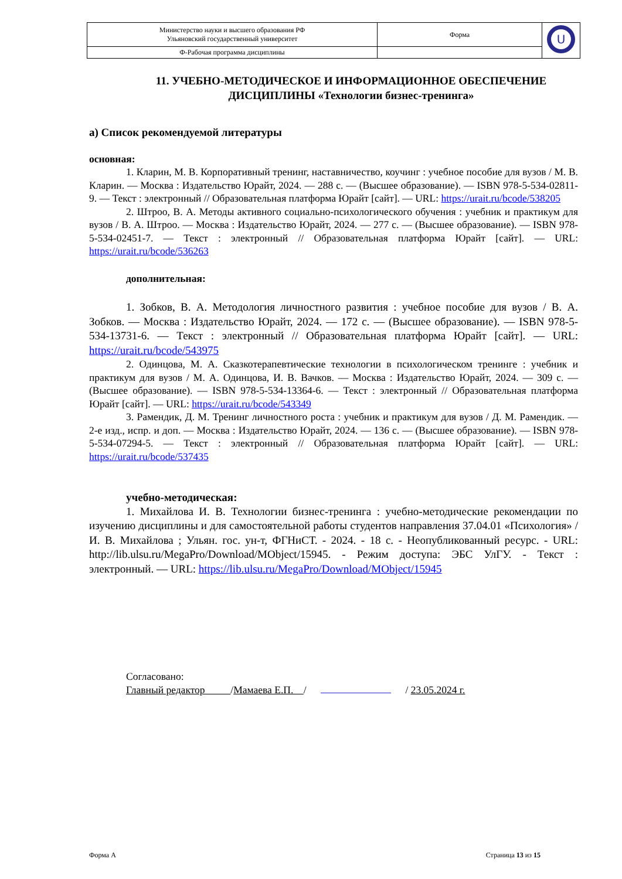| Министерство науки и высшего образования РФ Ульяновский государственный университет | Форма | U |
| Ф-Рабочая программа дисциплины | | |
11. УЧЕБНО-МЕТОДИЧЕСКОЕ И ИНФОРМАЦИОННОЕ ОБЕСПЕЧЕНИЕ ДИСЦИПЛИНЫ «Технологии бизнес-тренинга»
а) Список рекомендуемой литературы
основная:
1. Кларин, М. В. Корпоративный тренинг, наставничество, коучинг : учебное пособие для вузов / М. В. Кларин. — Москва : Издательство Юрайт, 2024. — 288 с. — (Высшее образование). — ISBN 978-5-534-02811-9. — Текст : электронный // Образовательная платформа Юрайт [сайт]. — URL: https://urait.ru/bcode/538205
2. Штроо, В. А. Методы активного социально-психологического обучения : учебник и практикум для вузов / В. А. Штроо. — Москва : Издательство Юрайт, 2024. — 277 с. — (Высшее образование). — ISBN 978-5-534-02451-7. — Текст : электронный // Образовательная платформа Юрайт [сайт]. — URL: https://urait.ru/bcode/536263
дополнительная:
1. Зобков, В. А. Методология личностного развития : учебное пособие для вузов / В. А. Зобков. — Москва : Издательство Юрайт, 2024. — 172 с. — (Высшее образование). — ISBN 978-5-534-13731-6. — Текст : электронный // Образовательная платформа Юрайт [сайт]. — URL: https://urait.ru/bcode/543975
2. Одинцова, М. А. Сказкотерапевтические технологии в психологическом тренинге : учебник и практикум для вузов / М. А. Одинцова, И. В. Вачков. — Москва : Издательство Юрайт, 2024. — 309 с. — (Высшее образование). — ISBN 978-5-534-13364-6. — Текст : электронный // Образовательная платформа Юрайт [сайт]. — URL: https://urait.ru/bcode/543349
3. Рамендик, Д. М. Тренинг личностного роста : учебник и практикум для вузов / Д. М. Рамендик. — 2-е изд., испр. и доп. — Москва : Издательство Юрайт, 2024. — 136 с. — (Высшее образование). — ISBN 978-5-534-07294-5. — Текст : электронный // Образовательная платформа Юрайт [сайт]. — URL: https://urait.ru/bcode/537435
учебно-методическая:
1. Михайлова И. В. Технологии бизнес-тренинга : учебно-методические рекомендации по изучению дисциплины и для самостоятельной работы студентов направления 37.04.01 «Психология» / И. В. Михайлова ; Ульян. гос. ун-т, ФГНиСТ. - 2024. - 18 с. - Неопубликованный ресурс. - URL: http://lib.ulsu.ru/MegaPro/Download/MObject/15945. - Режим доступа: ЭБС УлГУ. - Текст : электронный. — URL: https://lib.ulsu.ru/MegaPro/Download/MObject/15945
Согласовано:
Главный редактор /Мамаева Е.П. / / 23.05.2024 г.
Форма А Страница 13 из 15